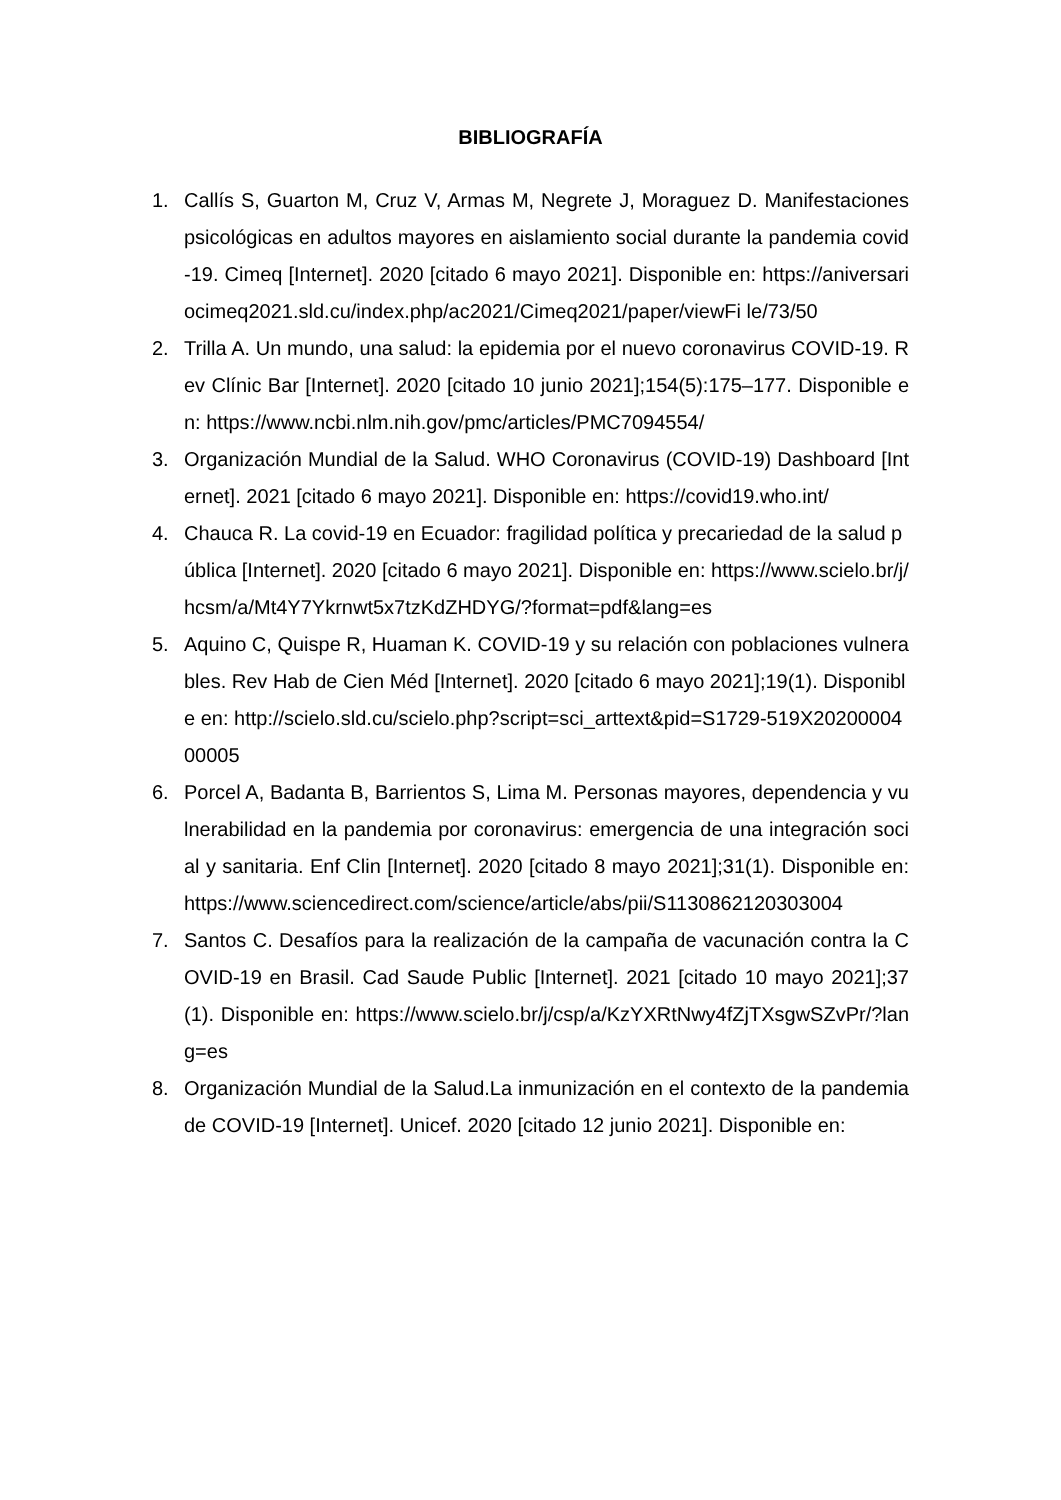BIBLIOGRAFÍA
1. Callís S, Guarton M, Cruz V, Armas M, Negrete J, Moraguez D. Manifestaciones psicológicas en adultos mayores en aislamiento social durante la pandemia covid-19. Cimeq [Internet]. 2020 [citado 6 mayo 2021]. Disponible en: https://aniversariocimeq2021.sld.cu/index.php/ac2021/Cimeq2021/paper/viewFi le/73/50
2. Trilla A. Un mundo, una salud: la epidemia por el nuevo coronavirus COVID-19. Rev Clínic Bar [Internet]. 2020 [citado 10 junio 2021];154(5):175–177. Disponible en: https://www.ncbi.nlm.nih.gov/pmc/articles/PMC7094554/
3. Organización Mundial de la Salud. WHO Coronavirus (COVID-19) Dashboard [Internet]. 2021 [citado 6 mayo 2021]. Disponible en: https://covid19.who.int/
4. Chauca R. La covid-19 en Ecuador: fragilidad política y precariedad de la salud pública [Internet]. 2020 [citado 6 mayo 2021]. Disponible en: https://www.scielo.br/j/hcsm/a/Mt4Y7Ykrnwt5x7tzKdZHDYG/?format=pdf&lang=es
5. Aquino C, Quispe R, Huaman K. COVID-19 y su relación con poblaciones vulnerables. Rev Hab de Cien Méd [Internet]. 2020 [citado 6 mayo 2021];19(1). Disponible en: http://scielo.sld.cu/scielo.php?script=sci_arttext&pid=S1729-519X2020000400005
6. Porcel A, Badanta B, Barrientos S, Lima M. Personas mayores, dependencia y vulnerabilidad en la pandemia por coronavirus: emergencia de una integración social y sanitaria. Enf Clin [Internet]. 2020 [citado 8 mayo 2021];31(1). Disponible en: https://www.sciencedirect.com/science/article/abs/pii/S1130862120303004
7. Santos C. Desafíos para la realización de la campaña de vacunación contra la COVID-19 en Brasil. Cad Saude Public [Internet]. 2021 [citado 10 mayo 2021];37(1). Disponible en: https://www.scielo.br/j/csp/a/KzYXRtNwy4fZjTXsgwSZvPr/?lang=es
8. Organización Mundial de la Salud.La inmunización en el contexto de la pandemia de COVID-19 [Internet]. Unicef. 2020 [citado 12 junio 2021]. Disponible en: